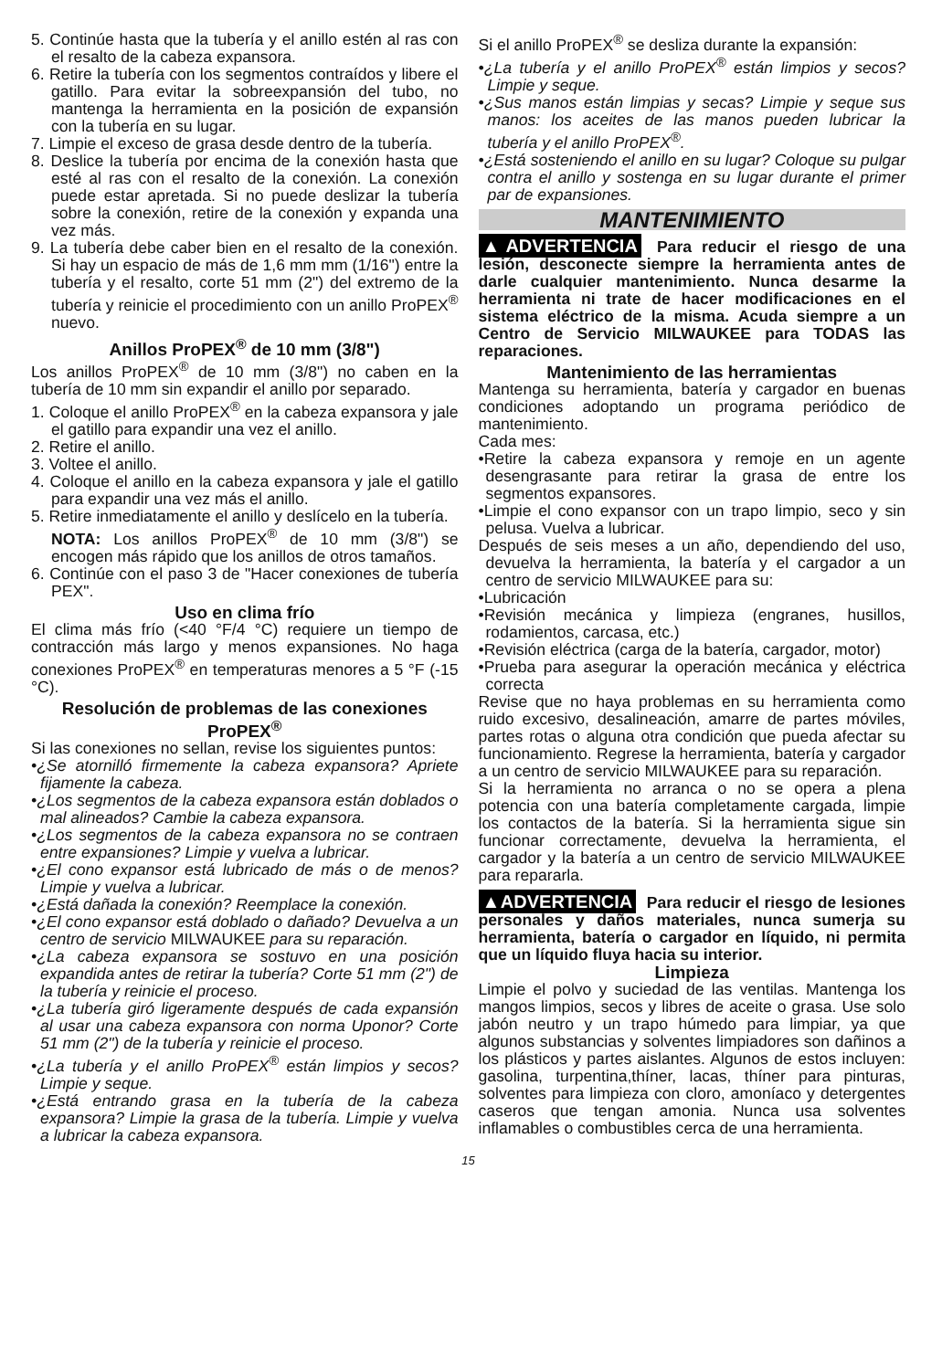5. Continúe hasta que la tubería y el anillo estén al ras con el resalto de la cabeza expansora.
6. Retire la tubería con los segmentos contraídos y libere el gatillo. Para evitar la sobreexpansión del tubo, no mantenga la herramienta en la posición de expansión con la tubería en su lugar.
7. Limpie el exceso de grasa desde dentro de la tubería.
8. Deslice la tubería por encima de la conexión hasta que esté al ras con el resalto de la conexión. La conexión puede estar apretada. Si no puede deslizar la tubería sobre la conexión, retire de la conexión y expanda una vez más.
9. La tubería debe caber bien en el resalto de la conexión. Si hay un espacio de más de 1,6 mm mm (1/16") entre la tubería y el resalto, corte 51 mm (2") del extremo de la tubería y reinicie el procedimiento con un anillo ProPEX<sup>®</sup> nuevo.
Anillos ProPEX<sup>®</sup> de 10 mm (3/8")
Los anillos ProPEX<sup>®</sup> de 10 mm (3/8") no caben en la tubería de 10 mm sin expandir el anillo por separado.
1. Coloque el anillo ProPEX<sup>®</sup> en la cabeza expansora y jale el gatillo para expandir una vez el anillo.
2. Retire el anillo.
3. Voltee el anillo.
4. Coloque el anillo en la cabeza expansora y jale el gatillo para expandir una vez más el anillo.
5. Retire inmediatamente el anillo y deslícelo en la tubería.
NOTA: Los anillos ProPEX<sup>®</sup> de 10 mm (3/8") se encogen más rápido que los anillos de otros tamaños.
6. Continúe con el paso 3 de "Hacer conexiones de tubería PEX".
Uso en clima frío
El clima más frío (<40 °F/4 °C) requiere un tiempo de contracción más largo y menos expansiones. No haga conexiones ProPEX<sup>®</sup> en temperaturas menores a 5 °F (-15 °C).
Resolución de problemas de las conexiones ProPEX<sup>®</sup>
Si las conexiones no sellan, revise los siguientes puntos:
•¿Se atornilló firmemente la cabeza expansora? Apriete fijamente la cabeza.
•¿Los segmentos de la cabeza expansora están doblados o mal alineados? Cambie la cabeza expansora.
•¿Los segmentos de la cabeza expansora no se contraen entre expansiones? Limpie y vuelva a lubricar.
•¿El cono expansor está lubricado de más o de menos? Limpie y vuelva a lubricar.
•¿Está dañada la conexión? Reemplace la conexión.
•¿El cono expansor está doblado o dañado? Devuelva a un centro de servicio MILWAUKEE para su reparación.
•¿La cabeza expansora se sostuvo en una posición expandida antes de retirar la tubería? Corte 51 mm (2") de la tubería y reinicie el proceso.
•¿La tubería giró ligeramente después de cada expansión al usar una cabeza expansora con norma Uponor? Corte 51 mm (2") de la tubería y reinicie el proceso.
•¿La tubería y el anillo ProPEX<sup>®</sup> están limpios y secos? Limpie y seque.
•¿Está entrando grasa en la tubería de la cabeza expansora? Limpie la grasa de la tubería. Limpie y vuelva a lubricar la cabeza expansora.
Si el anillo ProPEX<sup>®</sup> se desliza durante la expansión:
•¿La tubería y el anillo ProPEX<sup>®</sup> están limpios y secos? Limpie y seque.
•¿Sus manos están limpias y secas? Limpie y seque sus manos: los aceites de las manos pueden lubricar la tubería y el anillo ProPEX<sup>®</sup>.
•¿Está sosteniendo el anillo en su lugar? Coloque su pulgar contra el anillo y sostenga en su lugar durante el primer par de expansiones.
MANTENIMIENTO
▲ADVERTENCIA Para reducir el riesgo de una lesión, desconecte siempre la herramienta antes de darle cualquier mantenimiento. Nunca desarme la herramienta ni trate de hacer modificaciones en el sistema eléctrico de la misma. Acuda siempre a un Centro de Servicio MILWAUKEE para TODAS las reparaciones.
Mantenimiento de las herramientas
Mantenga su herramienta, batería y cargador en buenas condiciones adoptando un programa periódico de mantenimiento.
Cada mes:
•Retire la cabeza expansora y remoje en un agente desengrasante para retirar la grasa de entre los segmentos expansores.
•Limpie el cono expansor con un trapo limpio, seco y sin pelusa. Vuelva a lubricar.
Después de seis meses a un año, dependiendo del uso, devuelva la herramienta, la batería y el cargador a un centro de servicio MILWAUKEE para su:
•Lubricación
•Revisión mecánica y limpieza (engranes, husillos, rodamientos, carcasa, etc.)
•Revisión eléctrica (carga de la batería, cargador, motor)
•Prueba para asegurar la operación mecánica y eléctrica correcta
Revise que no haya problemas en su herramienta como ruido excesivo, desalineación, amarre de partes móviles, partes rotas o alguna otra condición que pueda afectar su funcionamiento. Regrese la herramienta, batería y cargador a un centro de servicio MILWAUKEE para su reparación.
Si la herramienta no arranca o no se opera a plena potencia con una batería completamente cargada, limpie los contactos de la batería. Si la herramienta sigue sin funcionar correctamente, devuelva la herramienta, el cargador y la batería a un centro de servicio MILWAUKEE para repararla.
▲ADVERTENCIA Para reducir el riesgo de lesiones personales y daños materiales, nunca sumerja su herramienta, batería o cargador en líquido, ni permita que un líquido fluya hacia su interior.
Limpieza
Limpie el polvo y suciedad de las ventilas. Mantenga los mangos limpios, secos y libres de aceite o grasa. Use solo jabón neutro y un trapo húmedo para limpiar, ya que algunos substancias y solventes limpiadores son dañinos a los plásticos y partes aislantes. Algunos de estos incluyen: gasolina, turpentina,thíner, lacas, thíner para pinturas, solventes para limpieza con cloro, amoníaco y detergentes caseros que tengan amonia. Nunca usa solventes inflamables o combustibles cerca de una herramienta.
15